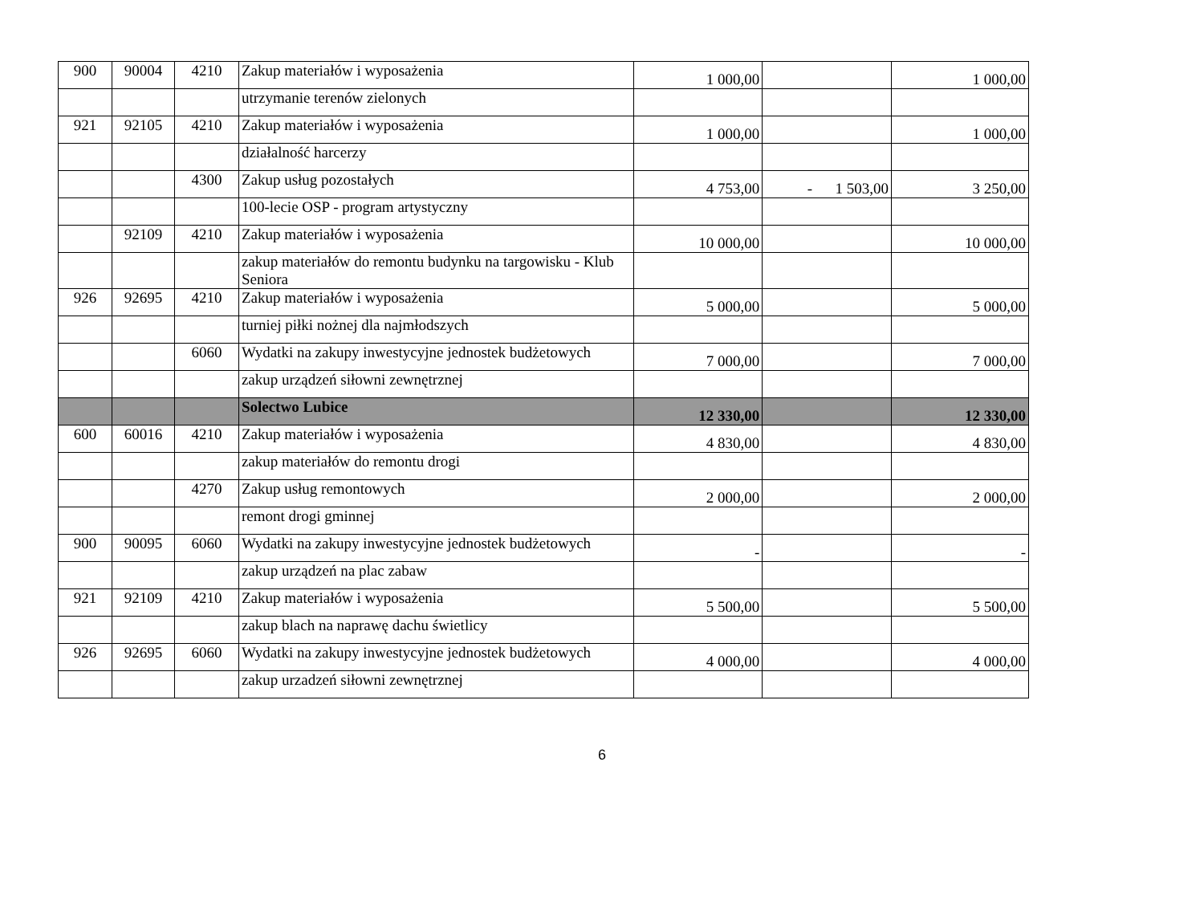| 900 | 90004 | 4210 | Zakup materiałów i wyposażenia | 1 000,00 | | 1 000,00 |
| | | | utrzymanie terenów zielonych | | | |
| 921 | 92105 | 4210 | Zakup materiałów i wyposażenia | 1 000,00 | | 1 000,00 |
| | | | działalność harcerzy | | | |
| | | 4300 | Zakup usług pozostałych | 4 753,00 | - 1 503,00 | 3 250,00 |
| | | | 100-lecie OSP - program artystyczny | | | |
| | 92109 | 4210 | Zakup materiałów i wyposażenia | 10 000,00 | | 10 000,00 |
| | | | zakup materiałów do remontu budynku na targowisku - Klub Seniora | | | |
| 926 | 92695 | 4210 | Zakup materiałów i wyposażenia | 5 000,00 | | 5 000,00 |
| | | | turniej piłki nożnej dla najmłodszych | | | |
| | | 6060 | Wydatki na zakupy inwestycyjne jednostek budżetowych | 7 000,00 | | 7 000,00 |
| | | | zakup urządzeń siłowni zewnętrznej | | | |
| | | | Solectwo Lubice | 12 330,00 | | 12 330,00 |
| 600 | 60016 | 4210 | Zakup materiałów i wyposażenia | 4 830,00 | | 4 830,00 |
| | | | zakup materiałów do remontu drogi | | | |
| | | 4270 | Zakup usług remontowych | 2 000,00 | | 2 000,00 |
| | | | remont drogi gminnej | | | |
| 900 | 90095 | 6060 | Wydatki na zakupy inwestycyjne jednostek budżetowych | - | | - |
| | | | zakup urządzeń na plac zabaw | | | |
| 921 | 92109 | 4210 | Zakup materiałów i wyposażenia | 5 500,00 | | 5 500,00 |
| | | | zakup blach na naprawę dachu świetlicy | | | |
| 926 | 92695 | 6060 | Wydatki na zakupy inwestycyjne jednostek budżetowych | 4 000,00 | | 4 000,00 |
| | | | zakup urzadzeń siłowni zewnętrznej | | | |
6